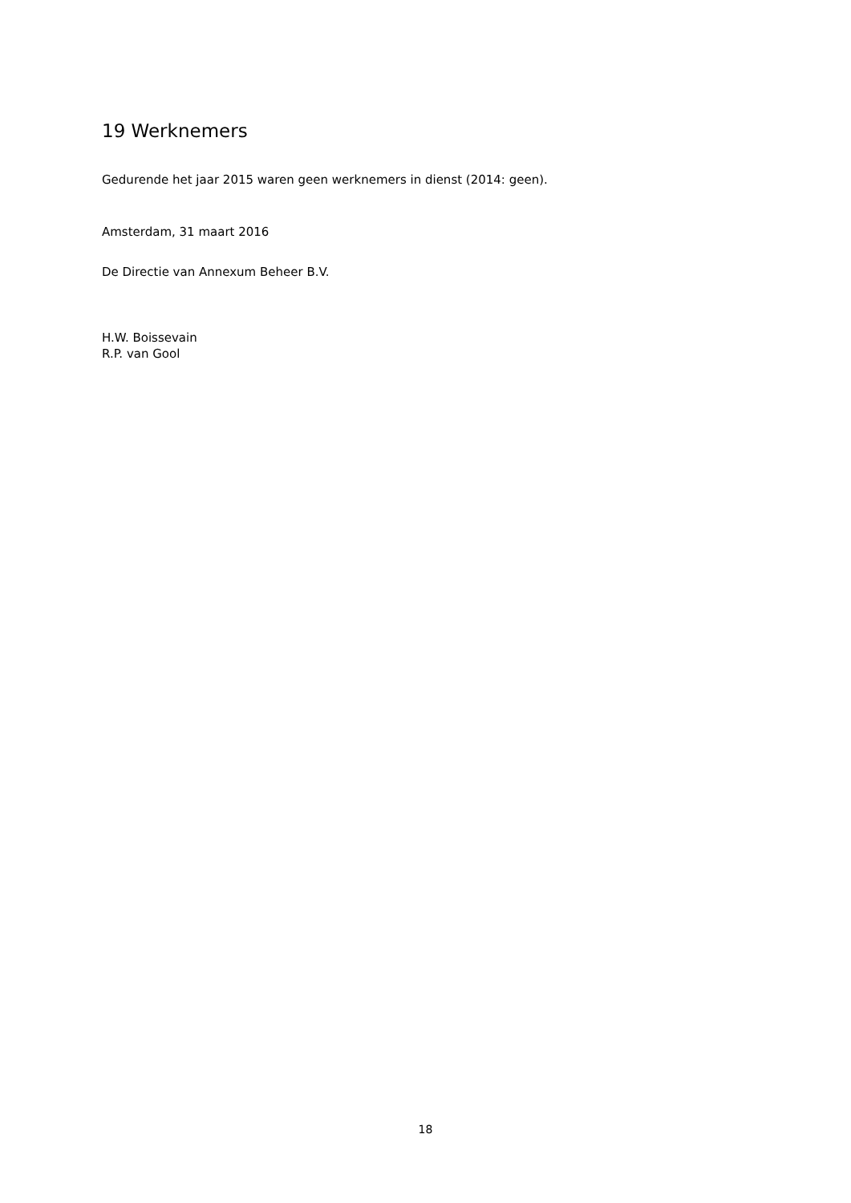19 Werknemers
Gedurende het jaar 2015 waren geen werknemers in dienst (2014: geen).
Amsterdam, 31 maart 2016
De Directie van Annexum Beheer B.V.
H.W. Boissevain
R.P. van Gool
18